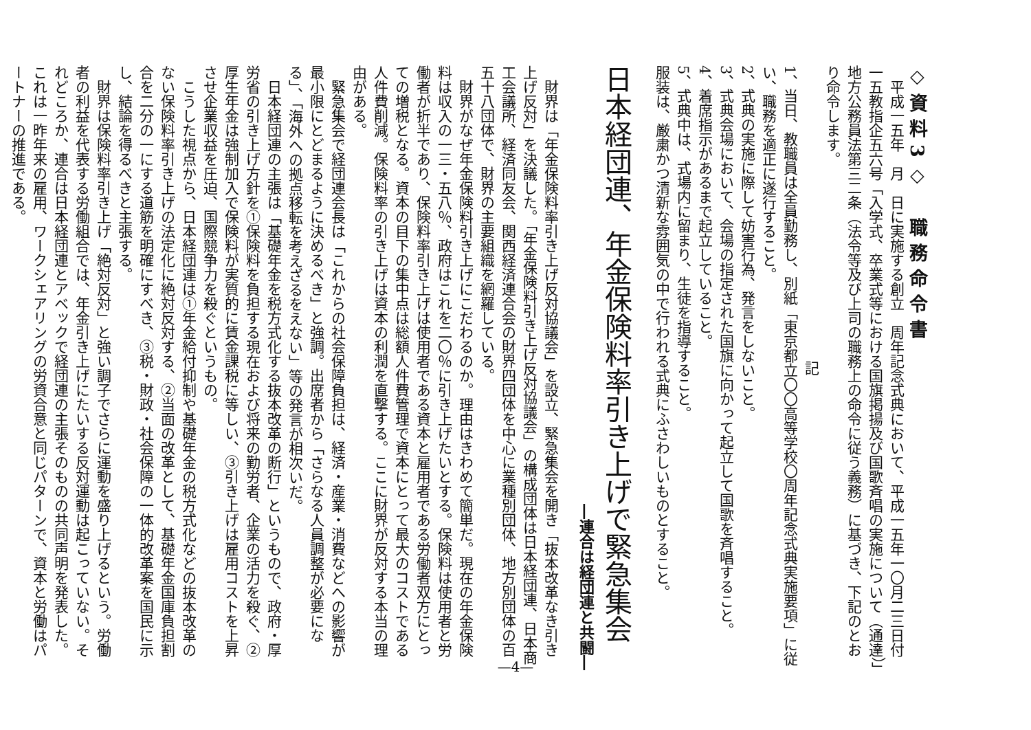◇資料3◇　職務命令書
平成一五年　月　日に実施する創立　周年記念式典において、平成一五年一〇月二三日付一五教指企五六号「入学式、卒業式等における国旗掲揚及び国歌斉唱の実施について（通達）」地方公務員法第三二条（法令等及び上司の職務上の命令に従う義務）に基づき、下記のとおり命令します。
記
1、当日、教職員は全員勤務し、別紙「東京都立〇〇高等学校〇周年記念式典実施要項」に従い、職務を適正に遂行すること。
2、式典の実施に際して妨害行為、発言をしないこと。
3、式典会場において、会場の指定された国旗に向かって起立して国歌を斉唱すること。
4、着席指示があるまで起立していること。
5、式典中は、式場内に留まり、生徒を指導すること。
服装は、厳粛かつ清新な雰囲気の中で行われる式典にふさわしいものとすること。
日本経団連、年金保険料率引き上げで緊急集会
―連合は経団連と共闘―
財界は「年金保険料率引き上げ反対協議会」を設立、緊急集会を開き「抜本改革なき引き上げ反対」を決議した。「年金保険料引き上げ反対協議会」の構成団体は日本経団連、日本商工会議所、経済同友会、関西経済連合会の財界四団体を中心に業種別団体、地方別団体の百五十八団体で、財界の主要組織を網羅している。
財界がなぜ年金保険料引き上げにこだわるのか。理由はきわめて簡単だ。現在の年金保険料は収入の一三・五八％、政府はこれを二〇％に引き上げたいとする。保険料は使用者と労働者が折半であり、保険料率引き上げは使用者である資本と雇用者である労働者双方にとっての増税となる。資本の目下の集中点は総額人件費管理で資本にとって最大のコストである人件費削減。保険料率の引き上げは資本の利潤を直撃する。ここに財界が反対する本当の理由がある。
緊急集会で経団連会長は「これからの社会保障負担は、経済・産業・消費などへの影響が最小限にとどまるように決めるべき」と強調。出席者から「さらなる人員調整が必要になる」、「海外への拠点移転を考えざるをえない」等の発言が相次いだ。
日本経団連の主張は「基礎年金を税方式化する抜本改革の断行」というもので、政府・厚労省の引き上げ方針を①保険料を負担する現在および将来の勤労者、企業の活力を殺ぐ、②厚生年金は強制加入で保険料が実質的に賃金課税に等しい、③引き上げは雇用コストを上昇させ企業収益を圧迫、国際競争力を殺ぐというもの。
こうした視点から、日本経団連は①年金給付抑制や基礎年金の税方式化などの抜本改革のない保険料率引き上げの法定化に絶対反対する、②当面の改革として、基礎年金国庫負担割合を二分の一にする道筋を明確にすべき、③税・財政・社会保障の一体的改革案を国民に示し、結論を得るべきと主張する。
財界は保険料率引き上げ「絶対反対」と強い調子でさらに運動を盛り上げるという。労働者の利益を代表する労働組合では、年金引き上げにたいする反対運動は起こっていない。それどころか、連合は日本経団連とアベックで経団連の主張そのものの共同声明を発表した。これは一昨年来の雇用、ワークシェアリングの労資合意と同じパターンで、資本と労働はパートナーの推進である。
—4—